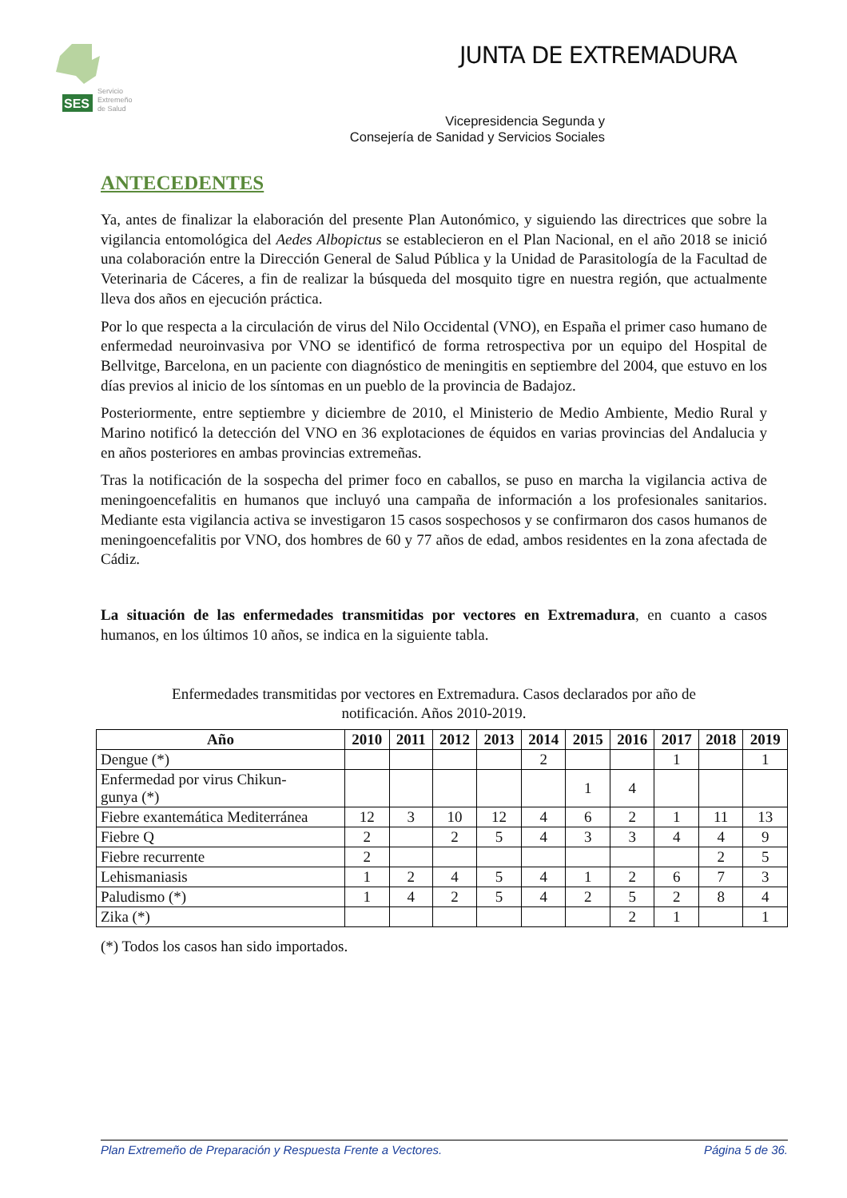SES
Servicio
Extremeño
de Salud
JUNTA DE EXTREMADURA
Vicepresidencia Segunda y
Consejería de Sanidad y Servicios Sociales
ANTECEDENTES
Ya, antes de finalizar la elaboración del presente Plan Autonómico, y siguiendo las directrices que sobre la vigilancia entomológica del Aedes Albopictus se establecieron en el Plan Nacional, en el año 2018 se inició una colaboración entre la Dirección General de Salud Pública y la Unidad de Parasitología de la Facultad de Veterinaria de Cáceres, a fin de realizar la búsqueda del mosquito tigre en nuestra región, que actualmente lleva dos años en ejecución práctica.
Por lo que respecta a la circulación de virus del Nilo Occidental (VNO), en España el primer caso humano de enfermedad neuroinvasiva por VNO se identificó de forma retrospectiva por un equipo del Hospital de Bellvitge, Barcelona, en un paciente con diagnóstico de meningitis en septiembre del 2004, que estuvo en los días previos al inicio de los síntomas en un pueblo de la provincia de Badajoz.
Posteriormente, entre septiembre y diciembre de 2010, el Ministerio de Medio Ambiente, Medio Rural y Marino notificó la detección del VNO en 36 explotaciones de équidos en varias provincias del Andalucia y en años posteriores en ambas provincias extremeñas.
Tras la notificación de la sospecha del primer foco en caballos, se puso en marcha la vigilancia activa de meningoencefalitis en humanos que incluyó una campaña de información a los profesionales sanitarios. Mediante esta vigilancia activa se investigaron 15 casos sospechosos y se confirmaron dos casos humanos de meningoencefalitis por VNO, dos hombres de 60 y 77 años de edad, ambos residentes en la zona afectada de Cádiz.
La situación de las enfermedades transmitidas por vectores en Extremadura, en cuanto a casos humanos, en los últimos 10 años, se indica en la siguiente tabla.
Enfermedades transmitidas por vectores en Extremadura. Casos declarados por año de
notificación. Años 2010-2019.
| Año | 2010 | 2011 | 2012 | 2013 | 2014 | 2015 | 2016 | 2017 | 2018 | 2019 |
| --- | --- | --- | --- | --- | --- | --- | --- | --- | --- | --- |
| Dengue (*) | | | | | 2 | | | 1 | | 1 |
| Enfermedad por virus Chikun- gunya (*) | | | | | | 1 | 4 | | | |
| Fiebre exantemática Mediterránea | 12 | 3 | 10 | 12 | 4 | 6 | 2 | 1 | 11 | 13 |
| Fiebre Q | 2 | | 2 | 5 | 4 | 3 | 3 | 4 | 4 | 9 |
| Fiebre recurrente | 2 | | | | | | | | 2 | 5 |
| Lehismaniasis | 1 | 2 | 4 | 5 | 4 | 1 | 2 | 6 | 7 | 3 |
| Paludismo (*) | 1 | 4 | 2 | 5 | 4 | 2 | 5 | 2 | 8 | 4 |
| Zika (*) | | | | | | | 2 | 1 | | 1 |
(*) Todos los casos han sido importados.
Plan Extremeño de Preparación y Respuesta Frente a Vectores. Página 5 de 36.